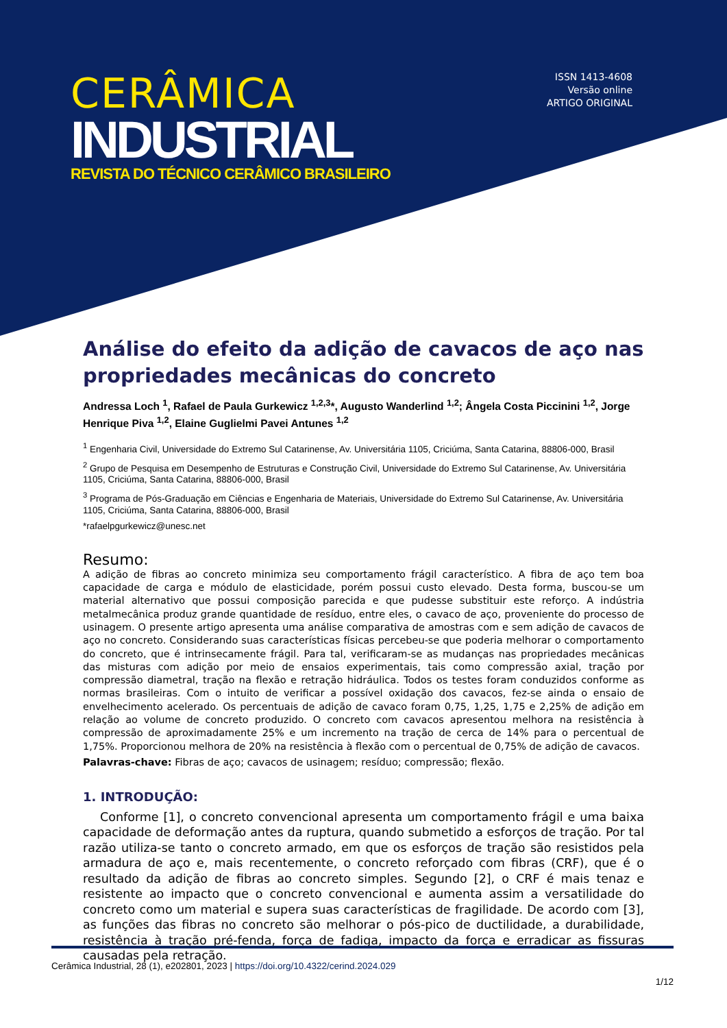CERÂMICA
INDUSTRIAL
REVISTA DO TÉCNICO CERÂMICO BRASILEIRO
ISSN 1413-4608
Versão online
ARTIGO ORIGINAL
Análise do efeito da adição de cavacos de aço nas propriedades mecânicas do concreto
Andressa Loch <sup>1</sup>, Rafael de Paula Gurkewicz <sup>1,2,3</sup>*, Augusto Wanderlind <sup>1,2</sup>; Ângela Costa Piccinini <sup>1,2</sup>, Jorge Henrique Piva <sup>1,2</sup>, Elaine Guglielmi Pavei Antunes <sup>1,2</sup>
<sup>1</sup> Engenharia Civil, Universidade do Extremo Sul Catarinense, Av. Universitária 1105, Criciúma, Santa Catarina, 88806-000, Brasil
<sup>2</sup> Grupo de Pesquisa em Desempenho de Estruturas e Construção Civil, Universidade do Extremo Sul Catarinense, Av. Universitária 1105, Criciúma, Santa Catarina, 88806-000, Brasil
<sup>3</sup> Programa de Pós-Graduação em Ciências e Engenharia de Materiais, Universidade do Extremo Sul Catarinense, Av. Universitária 1105, Criciúma, Santa Catarina, 88806-000, Brasil
*rafaelpgurkewicz@unesc.net
Resumo:
A adição de fibras ao concreto minimiza seu comportamento frágil característico. A fibra de aço tem boa capacidade de carga e módulo de elasticidade, porém possui custo elevado. Desta forma, buscou-se um material alternativo que possui composição parecida e que pudesse substituir este reforço. A indústria metalmecânica produz grande quantidade de resíduo, entre eles, o cavaco de aço, proveniente do processo de usinagem. O presente artigo apresenta uma análise comparativa de amostras com e sem adição de cavacos de aço no concreto. Considerando suas características físicas percebeu-se que poderia melhorar o comportamento do concreto, que é intrinsecamente frágil. Para tal, verificaram-se as mudanças nas propriedades mecânicas das misturas com adição por meio de ensaios experimentais, tais como compressão axial, tração por compressão diametral, tração na flexão e retração hidráulica. Todos os testes foram conduzidos conforme as normas brasileiras. Com o intuito de verificar a possível oxidação dos cavacos, fez-se ainda o ensaio de envelhecimento acelerado. Os percentuais de adição de cavaco foram 0,75, 1,25, 1,75 e 2,25% de adição em relação ao volume de concreto produzido. O concreto com cavacos apresentou melhora na resistência à compressão de aproximadamente 25% e um incremento na tração de cerca de 14% para o percentual de 1,75%. Proporcionou melhora de 20% na resistência à flexão com o percentual de 0,75% de adição de cavacos.
Palavras-chave: Fibras de aço; cavacos de usinagem; resíduo; compressão; flexão.
1. INTRODUÇÃO:
Conforme [1], o concreto convencional apresenta um comportamento frágil e uma baixa capacidade de deformação antes da ruptura, quando submetido a esforços de tração. Por tal razão utiliza-se tanto o concreto armado, em que os esforços de tração são resistidos pela armadura de aço e, mais recentemente, o concreto reforçado com fibras (CRF), que é o resultado da adição de fibras ao concreto simples. Segundo [2], o CRF é mais tenaz e resistente ao impacto que o concreto convencional e aumenta assim a versatilidade do concreto como um material e supera suas características de fragilidade. De acordo com [3], as funções das fibras no concreto são melhorar o pós-pico de ductilidade, a durabilidade, resistência à tração pré-fenda, força de fadiga, impacto da força e erradicar as fissuras causadas pela retração.
Cerâmica Industrial, 28 (1), e202801, 2023 | https://doi.org/10.4322/cerind.2024.029
1/12